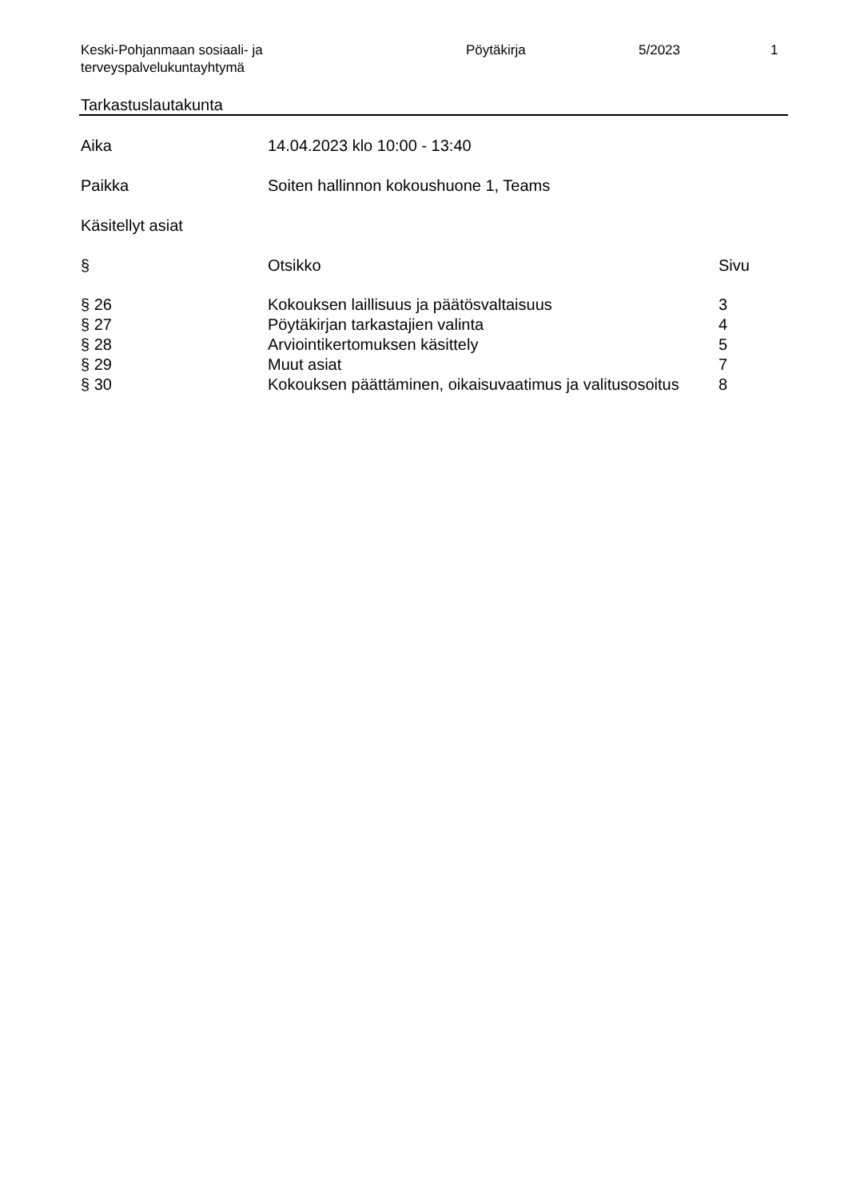Keski-Pohjanmaan sosiaali- ja
terveyspalvelukuntayhtymä
Pöytäkirja 5/2023 1
Tarkastuslautakunta
Aika 14.04.2023 klo 10:00 - 13:40
Paikka Soiten hallinnon kokoushuone 1, Teams
Käsitellyt asiat
| § | Otsikko | Sivu |
| --- | --- | --- |
| § 26 | Kokouksen laillisuus ja päätösvaltaisuus | 3 |
| § 27 | Pöytäkirjan tarkastajien valinta | 4 |
| § 28 | Arviointikertomuksen käsittely | 5 |
| § 29 | Muut asiat | 7 |
| § 30 | Kokouksen päättäminen, oikaisuvaatimus ja valitusosoitus | 8 |